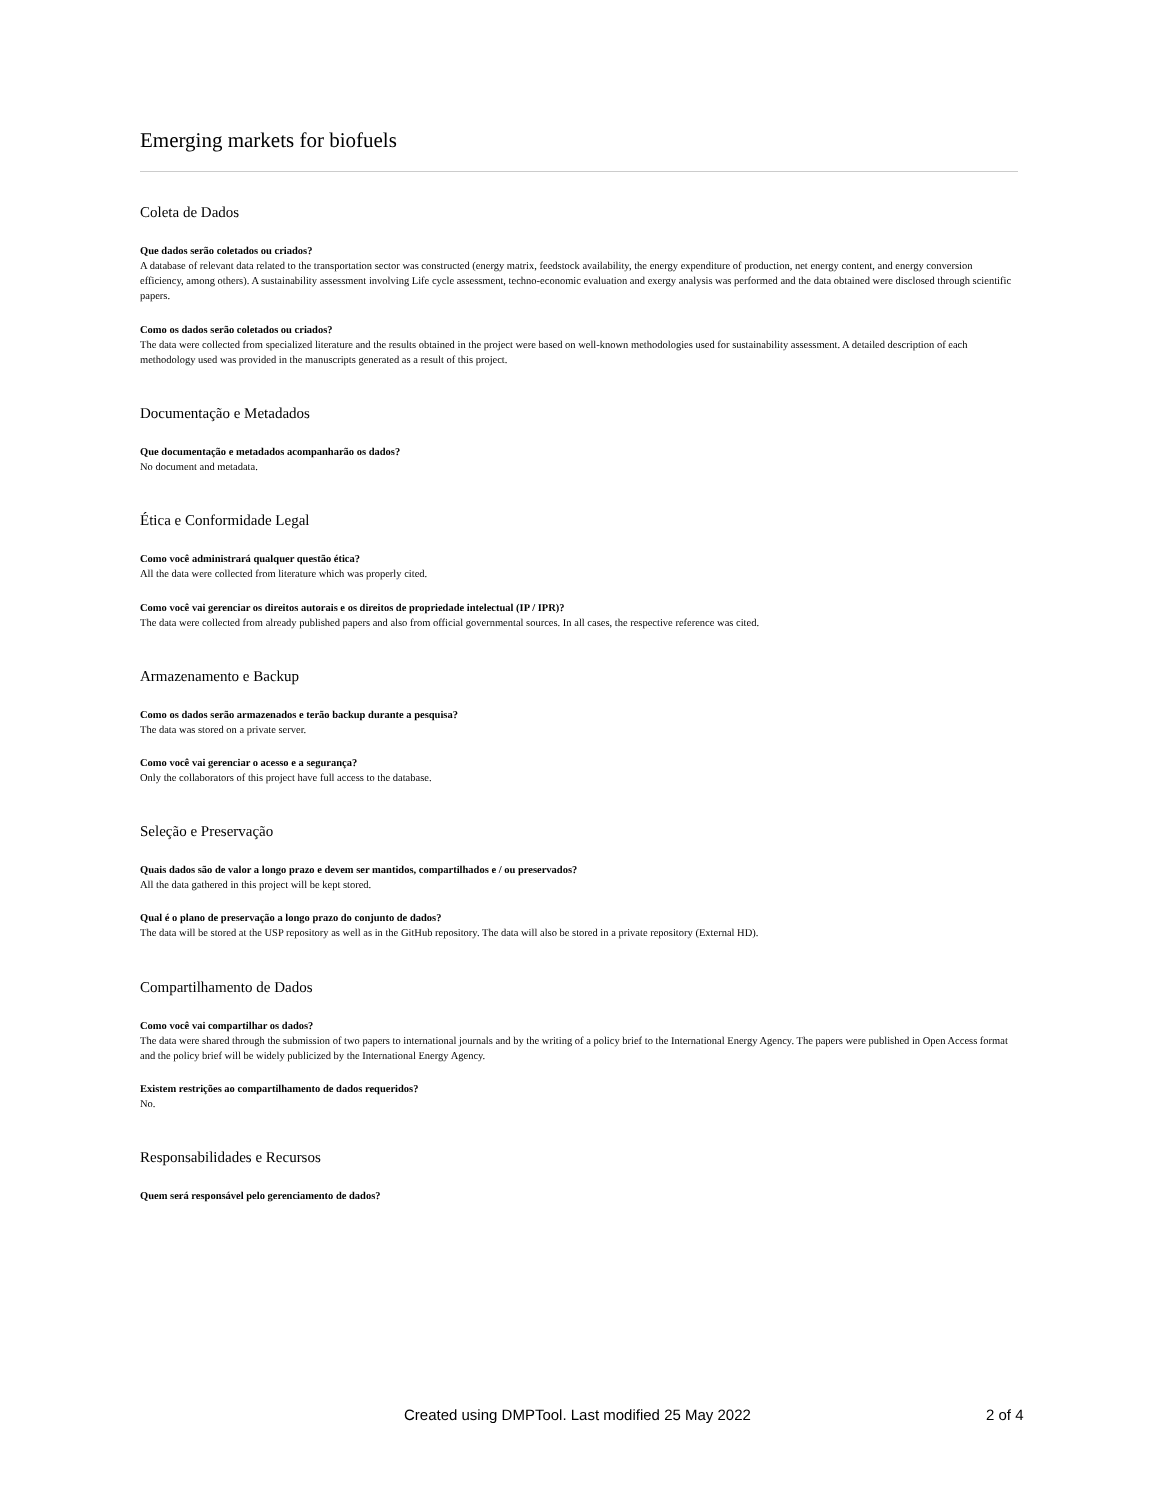Emerging markets for biofuels
Coleta de Dados
Que dados serão coletados ou criados?
A database of relevant data related to the transportation sector was constructed (energy matrix, feedstock availability, the energy expenditure of production, net energy content, and energy conversion efficiency, among others). A sustainability assessment involving Life cycle assessment, techno-economic evaluation and exergy analysis was performed and the data obtained were disclosed through scientific papers.
Como os dados serão coletados ou criados?
The data were collected from specialized literature and the results obtained in the project were based on well-known methodologies used for sustainability assessment. A detailed description of each methodology used was provided in the manuscripts generated as a result of this project.
Documentação e Metadados
Que documentação e metadados acompanharão os dados?
No document and metadata.
Ética e Conformidade Legal
Como você administrará qualquer questão ética?
All the data were collected from literature which was properly cited.
Como você vai gerenciar os direitos autorais e os direitos de propriedade intelectual (IP / IPR)?
The data were collected from already published papers and also from official governmental sources. In all cases, the respective reference was cited.
Armazenamento e Backup
Como os dados serão armazenados e terão backup durante a pesquisa?
The data was stored on a private server.
Como você vai gerenciar o acesso e a segurança?
Only the collaborators of this project have full access to the database.
Seleção e Preservação
Quais dados são de valor a longo prazo e devem ser mantidos, compartilhados e / ou preservados?
All the data gathered in this project will be kept stored.
Qual é o plano de preservação a longo prazo do conjunto de dados?
The data will be stored at the USP repository as well as in the GitHub repository. The data will also be stored in a private repository (External HD).
Compartilhamento de Dados
Como você vai compartilhar os dados?
The data were shared through the submission of two papers to international journals and by the writing of a policy brief to the International Energy Agency. The papers were published in Open Access format and the policy brief will be widely publicized by the International Energy Agency.
Existem restrições ao compartilhamento de dados requeridos?
No.
Responsabilidades e Recursos
Quem será responsável pelo gerenciamento de dados?
Created using DMPTool. Last modified 25 May 2022 2 of 4